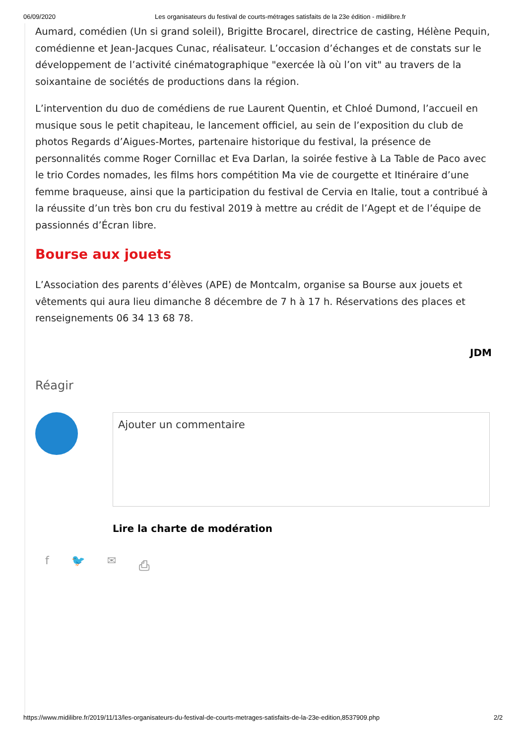06/09/2020 Les organisateurs du festival de courts-métrages satisfaits de la 23e édition - midilibre.fr
Aumard, comédien (Un si grand soleil), Brigitte Brocarel, directrice de casting, Hélène Pequin, comédienne et Jean-Jacques Cunac, réalisateur. L’occasion d’échanges et de constats sur le développement de l’activité cinématographique "exercée là où l’on vit" au travers de la soixantaine de sociétés de productions dans la région.
L’intervention du duo de comédiens de rue Laurent Quentin, et Chloé Dumond, l’accueil en musique sous le petit chapiteau, le lancement officiel, au sein de l’exposition du club de photos Regards d’Aigues-Mortes, partenaire historique du festival, la présence de personnalités comme Roger Cornillac et Eva Darlan, la soirée festive à La Table de Paco avec le trio Cordes nomades, les films hors compétition Ma vie de courgette et Itinéraire d’une femme braqueuse, ainsi que la participation du festival de Cervia en Italie, tout a contribué à la réussite d’un très bon cru du festival 2019 à mettre au crédit de l’Agept et de l’équipe de passionnés d’Écran libre.
Bourse aux jouets
L’Association des parents d’élèves (APE) de Montcalm, organise sa Bourse aux jouets et vêtements qui aura lieu dimanche 8 décembre de 7 h à 17 h. Réservations des places et renseignements 06 34 13 68 78.
JDM
Réagir
Ajouter un commentaire
Lire la charte de modération
f 🐦 ✉ ⎙
https://www.midilibre.fr/2019/11/13/les-organisateurs-du-festival-de-courts-metrages-satisfaits-de-la-23e-edition,8537909.php 2/2